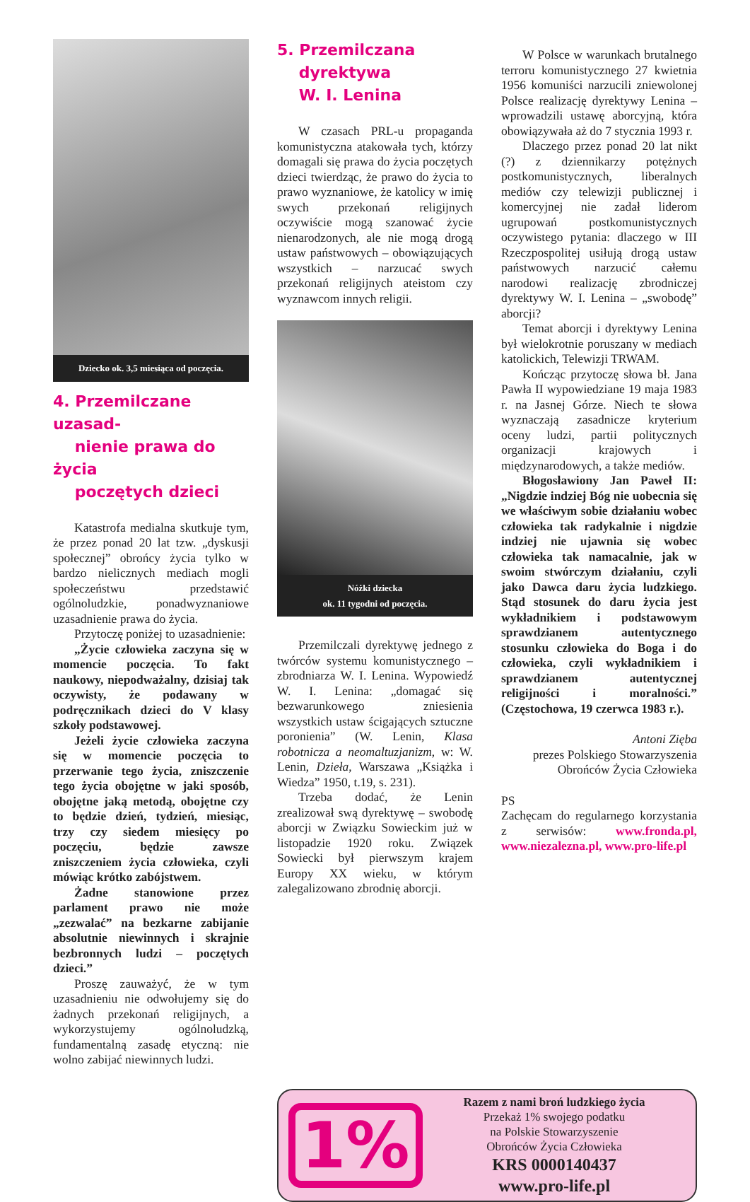Dziecko ok. 3,5 miesiąca od poczęcia.
4. Przemilczane uzasad-
nienie prawa do życia
poczętych dzieci
Katastrofa medialna skutkuje tym, że przez ponad 20 lat tzw. „dyskusji społecznej” obrońcy życia tylko w bardzo nielicznych mediach mogli społeczeństwu przedstawić ogólnoludzkie, ponadwyznaniowe uzasadnienie prawa do życia.
Przytoczę poniżej to uzasadnienie:
„Życie człowieka zaczyna się w momencie poczęcia. To fakt naukowy, niepodważalny, dzisiaj tak oczywisty, że podawany w podręcznikach dzieci do V klasy szkoły podstawowej.
Jeżeli życie człowieka zaczyna się w momencie poczęcia to przerwanie tego życia, zniszczenie tego życia obojętne w jaki sposób, obojętne jaką metodą, obojętne czy to będzie dzień, tydzień, miesiąc, trzy czy siedem miesięcy po poczęciu, będzie zawsze zniszczeniem życia człowieka, czyli mówiąc krótko zabójstwem.
Żadne stanowione przez parlament prawo nie może „zezwalać” na bezkarne zabijanie absolutnie niewinnych i skrajnie bezbronnych ludzi – poczętych dzieci.”
Proszę zauważyć, że w tym uzasadnieniu nie odwołujemy się do żadnych przekonań religijnych, a wykorzystujemy ogólnoludzką, fundamentalną zasadę etyczną: nie wolno zabijać niewinnych ludzi.
5. Przemilczana
dyrektywa
W. I. Lenina
W czasach PRL-u propaganda komunistyczna atakowała tych, którzy domagali się prawa do życia poczętych dzieci twierdząc, że prawo do życia to prawo wyznaniowe, że katolicy w imię swych przekonań religijnych oczywiście mogą szanować życie nienarodzonych, ale nie mogą drogą ustaw państwowych – obowiązujących wszystkich – narzucać swych przekonań religijnych ateistom czy wyznawcom innych religii.
Nóżki dziecka
ok. 11 tygodni od poczęcia.
Przemilczali dyrektywę jednego z twórców systemu komunistycznego – zbrodniarza W. I. Lenina. Wypowiedź W. I. Lenina: „domagać się bezwarunkowego zniesienia wszystkich ustaw ścigających sztuczne poronienia” (W. Lenin, Klasa robotnicza a neomaltuzjanizm, w: W. Lenin, Dzieła, Warszawa „Książka i Wiedza” 1950, t.19, s. 231).
Trzeba dodać, że Lenin zrealizował swą dyrektywę – swobodę aborcji w Związku Sowieckim już w listopadzie 1920 roku. Związek Sowiecki był pierwszym krajem Europy XX wieku, w którym zalegalizowano zbrodnię aborcji.
W Polsce w warunkach brutalnego terroru komunistycznego 27 kwietnia 1956 komuniści narzucili zniewolonej Polsce realizację dyrektywy Lenina – wprowadzili ustawę aborcyjną, która obowiązywała aż do 7 stycznia 1993 r.
Dlaczego przez ponad 20 lat nikt (?) z dziennikarzy potężnych postkomunistycznych, liberalnych mediów czy telewizji publicznej i komercyjnej nie zadał liderom ugrupowań postkomunistycznych oczywistego pytania: dlaczego w III Rzeczpospolitej usiłują drogą ustaw państwowych narzucić całemu narodowi realizację zbrodniczej dyrektywy W. I. Lenina – „swobodę” aborcji?
Temat aborcji i dyrektywy Lenina był wielokrotnie poruszany w mediach katolickich, Telewizji TRWAM.
Kończąc przytoczę słowa bł. Jana Pawła II wypowiedziane 19 maja 1983 r. na Jasnej Górze. Niech te słowa wyznaczają zasadnicze kryterium oceny ludzi, partii politycznych organizacji krajowych i międzynarodowych, a także mediów.
Błogosławiony Jan Paweł II: „Nigdzie indziej Bóg nie uobecnia się we właściwym sobie działaniu wobec człowieka tak radykalnie i nigdzie indziej nie ujawnia się wobec człowieka tak namacalnie, jak w swoim stwórczym działaniu, czyli jako Dawca daru życia ludzkiego. Stąd stosunek do daru życia jest wykładnikiem i podstawowym sprawdzianem autentycznego stosunku człowieka do Boga i do człowieka, czyli wykładnikiem i sprawdzianem autentycznej religijności i moralności.” (Częstochowa, 19 czerwca 1983 r.).
Antoni Zięba
prezes Polskiego Stowarzyszenia
Obrońców Życia Człowieka
PS
Zachęcam do regularnego korzystania z serwisów: www.fronda.pl, www.niezalezna.pl, www.pro-life.pl
1%
Razem z nami broń ludzkiego życia
Przekaż 1% swojego podatku
na Polskie Stowarzyszenie
Obrońców Życia Człowieka
KRS 0000140437
www.pro-life.pl